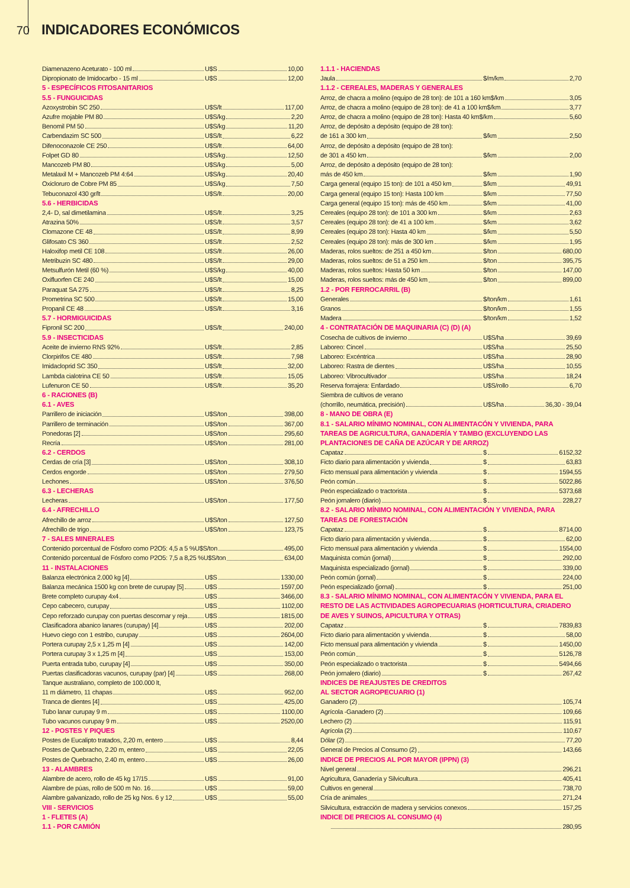70
INDICADORES ECONÓMICOS
Diamenazeno Aceturato - 100 ml
U$S 10,00
Dipropionato de Imidocarbo - 15 ml
U$S 12,00
5 - ESPECÍFICOS FITOSANITARIOS
5.5 - FUNGUICIDAS
Azoxystrobin SC 250
U$S/lt 117,00
Azufre mojable PM 80
U$S/kg 2,20
Benomil PM 50
U$S/kg 11,20
Carbendazim SC 500
U$S/lt 6,22
Difenoconazole CE 250
U$S/lt 64,00
Folpet GD 80
U$S/kg 12,50
Mancozeb PM 80
U$S/kg 5,00
Metalaxil M + Mancozeb PM 4:64
U$S/kg 20,40
Oxicloruro de Cobre PM 85
U$S/kg 7,50
Tebuconazol 430 gr/lt
U$S/lt 20,00
5.6 - HERBICIDAS
2,4- D, sal dimetilamina
U$S/lt 3,25
Atrazina 50%
U$S/lt 3,57
Clomazone CE 48
U$S/lt 8,99
Glifosato CS 360
U$S/lt 2,52
Haloxifop metil CE 108
U$S/lt 26,00
Metribuzin SC 480
U$S/lt 29,00
Metsulfurón Metil (60 %)
U$S/kg 40,00
Oxifluorfen CE 240
U$S/lt 15,00
Paraquat SA 275
U$S/lt 8,25
Prometrina SC 500
U$S/lt 15,00
Propanil CE 48
U$S/lt 3,16
5.7 - HORMIGUICIDAS
Fipronil SC 200
U$S/lt 240,00
5.9 - INSECTICIDAS
Aceite de invierno RNS 92%
U$S/lt 2,85
Clorpirifos CE 480
U$S/lt 7,98
Imidacloprid SC 350
U$S/lt 32,00
Lambda cialotrina CE 50
U$S/lt 15,05
Lufenuron CE 50
U$S/lt 35,20
6 - RACIONES (B)
6.1 - AVES
Parrillero de iniciación
U$S/ton 398,00
Parrillero de terminación
U$S/ton 367,00
Ponedoras [2]
U$S/ton 295,60
Recría
U$S/ton 281,00
6.2 - CERDOS
Cerdas de cría [3]
U$S/ton 308,10
Cerdos engorde
U$S/ton 279,50
Lechones
U$S/ton 376,50
6.3 - LECHERAS
Lecheras
U$S/ton 177,50
6.4 - AFRECHILLO
Afrechillo de arroz
U$S/ton 127,50
Afrechillo de trigo
U$S/ton 123,75
7 - SALES MINERALES
Contenido porcentual de Fósforo como P2O5: 4,5 a 5 %U$S/ton 495,00
Contenido porcentual de Fósforo como P2O5: 7,5 a 8,25 %U$S/ton 634,00
11 - INSTALACIONES
Balanza electrónica 2.000 kg [4]
U$S 1330,00
Balanza mecánica 1500 kg con brete de curupay [5]
U$S 1597,00
Brete completo curupay 4x4
U$S 3466,00
Cepo cabecero, curupay
U$S 1102,00
Cepo reforzado curupay con puertas descornar y reja
U$S 1815,00
Clasificadora abanico lanares (curupay) [4]
U$S 202,00
Huevo ciego con 1 estribo, curupay
U$S 2604,00
Portera curupay 2,5 x 1,25 m [4]
U$S 142,00
Portera curupay 3 x 1,25 m [4]
U$S 153,00
Puerta entrada tubo, curupay [4]
U$S 350,00
Puertas clasificadoras vacunos, curupay (par) [4]
U$S 268,00
Tanque australiano, completo de 100.000 lt,
11 m diámetro, 11 chapas
U$S 952,00
Tranca de dientes [4]
U$S 425,00
Tubo lanar curupay 9 m
U$S 1100,00
Tubo vacunos curupay 9 m
U$S 2520,00
12 - POSTES Y PIQUES
Postes de Eucalipto tratados, 2,20 m, entero
U$S 8,44
Postes de Quebracho, 2.20 m, entero
U$S 22,05
Postes de Quebracho, 2.40 m, entero
U$S 26,00
13 - ALAMBRES
Alambre de acero, rollo de 45 kg 17/15
U$S 91,00
Alambre de púas, rollo de 500 m No. 16
U$S 59,00
Alambre galvanizado, rollo de 25 kg Nos. 6 y 12
U$S 55,00
VIII - SERVICIOS
1 - FLETES (A)
1.1 - POR CAMIÓN
1.1.1 - HACIENDAS
Jaula
$/m/km 2,70
1.1.2 - CEREALES, MADERAS Y GENERALES
Arroz, de chacra a molino (equipo de 28 ton): de 101 a 160 km$/km 3,05
Arroz, de chacra a molino (equipo de 28 ton): de 41 a 100 km$/km 3,77
Arroz, de chacra a molino (equipo de 28 ton): Hasta 40 km$/km 5,60
Arroz, de depósito a depósito (equipo de 28 ton):
de 161 a 300 km
$/km 2,50
Arroz, de depósito a depósito (equipo de 28 ton):
de 301 a 450 km
$/km 2,00
Arroz, de depósito a depósito (equipo de 28 ton):
más de 450 km
$/km 1,90
Carga general (equipo 15 ton): de 101 a 450 km
$/km 49,91
Carga general (equipo 15 ton): Hasta 100 km
$/km 77,50
Carga general (equipo 15 ton): más de 450 km
$/km 41,00
Cereales (equipo 28 ton): de 101 a 300 km
$/km 2,63
Cereales (equipo 28 ton): de 41 a 100 km
$/km 3,62
Cereales (equipo 28 ton): Hasta 40 km
$/km 5,50
Cereales (equipo 28 ton): más de 300 km
$/km 1,95
Maderas, rolos sueltos: de 251 a 450 km
$/ton 680,00
Maderas, rolos sueltos: de 51 a 250 km
$/ton 395,75
Maderas, rolos sueltos: Hasta 50 km
$/ton 147,00
Maderas, rolos sueltos: más de 450 km
$/ton 899,00
1.2 - POR FERROCARRIL (B)
Generales
$/ton/km 1,61
Granos
$/ton/km 1,55
Madera
$/ton/km 1,52
4 - CONTRATACIÓN DE MAQUINARIA (C) (D) (A)
Cosecha de cultivos de invierno
U$S/ha 39,69
Laboreo: Cincel
U$S/ha 25,50
Laboreo: Excéntrica
U$S/ha 28,90
Laboreo: Rastra de dientes
U$S/ha 10,55
Laboreo: Vibrocultivador
U$S/ha 18,24
Reserva forrajera: Enfardado
U$S/rollo 6,70
Siembra de cultivos de verano
(chorrillo, neumática, precisión)
U$S/ha 36,30 - 39,04
8 - MANO DE OBRA (E)
8.1 - SALARIO MÍNIMO NOMINAL, CON ALIMENTACÓN Y VIVIENDA, PARA TAREAS DE AGRICULTURA, GANADERÍA Y TAMBO (EXCLUYENDO LAS PLANTACIONES DE CAÑA DE AZÚCAR Y DE ARROZ)
Capataz
$ 6152,32
Ficto diario para alimentación y vivienda
$ 63,83
Ficto mensual para alimentación y vivienda
$ 1594,55
Peón común
$ 5022,86
Peón especializado o tractorista
$ 5373,68
Peón jornalero (diario)
$ 228,27
8.2 - SALARIO MÍNIMO NOMINAL, CON ALIMENTACIÓN Y VIVIENDA, PARA TAREAS DE FORESTACIÓN
Capataz
$ 8714,00
Ficto diario para alimentación y vivienda
$ 62,00
Ficto mensual para alimentación y vivienda
$ 1554,00
Maquinista común (jornal)
$ 292,00
Maquinista especializado (jornal)
$ 339,00
Peón común (jornal)
$ 224,00
Peón especializado (jornal)
$ 251,00
8.3 - SALARIO MÍNIMO NOMINAL, CON ALIMENTACÓN Y VIVIENDA, PARA EL RESTO DE LAS ACTIVIDADES AGROPECUARIAS (HORTICULTURA, CRIADERO DE AVES Y SUINOS, APICULTURA Y OTRAS)
Capataz
$ 7839,83
Ficto diario para alimentación y vivienda
$ 58,00
Ficto mensual para alimentación y vivienda
$ 1450,00
Peón común
$ 5126,78
Peón especializado o tractorista
$ 5494,66
Peón jornalero (diario)
$ 267,42
INDICES DE REAJUSTES DE CREDITOS
AL SECTOR AGROPECUARIO (1)
Ganadero (2) 105,74
Agrícola -Ganadero (2) 109,66
Lechero (2) 115,91
Agrícola (2) 110,67
Dólar (2) 77,20
General de Precios al Consumo (2) 143,66
INDICE DE PRECIOS AL POR MAYOR (IPPN) (3)
Nivel general 296,21
Agricultura, Ganadería y Silvicultura 405,41
Cultivos en general 738,70
Cría de animales 271,24
Silvicultura, extracción de madera y servicios conexos 157,25
INDICE DE PRECIOS AL CONSUMO (4)
280,95